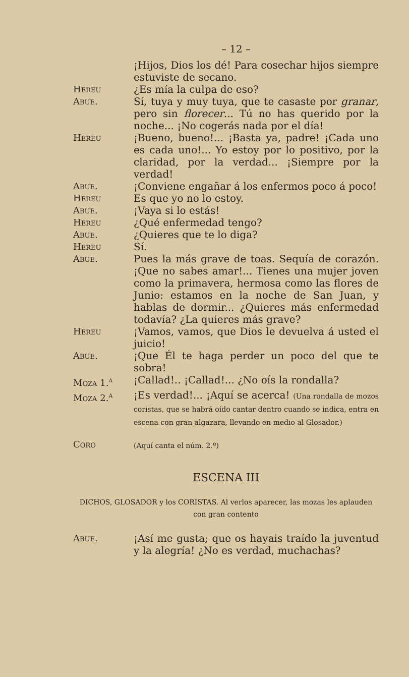– 12 –
¡Hijos, Dios los dé! Para cosechar hijos siempre estuviste de secano.
Hereu ¿Es mía la culpa de eso?
Abue. Sí, tuya y muy tuya, que te casaste por granar, pero sin florecer... Tú no has querido por la noche... ¡No cogerás nada por el día!
Hereu ¡Bueno, bueno!... ¡Basta ya, padre! ¡Cada uno es cada uno!... Yo estoy por lo positivo, por la claridad, por la verdad... ¡Siempre por la verdad!
Abue. ¡Conviene engañar á los enfermos poco á poco!
Hereu Es que yo no lo estoy.
Abue. ¡Vaya si lo estás!
Hereu ¿Qué enfermedad tengo?
Abue. ¿Quieres que te lo diga?
Hereu Sí.
Abue. Pues la más grave de toas. Sequía de corazón. ¡Que no sabes amar!... Tienes una mujer joven como la primavera, hermosa como las flores de Junio: estamos en la noche de San Juan, y hablas de dormir... ¿Quieres más enfermedad todavía? ¿La quieres más grave?
Hereu ¡Vamos, vamos, que Dios le devuelva á usted el juicio!
Abue. ¡Que Él te haga perder un poco del que te sobra!
Moza 1.<sup>a</sup> ¡Callad!.. ¡Callad!... ¿No oís la rondalla?
Moza 2.<sup>a</sup> ¡Es verdad!... ¡Aquí se acerca! (Una rondalla de mozos coristas, que se habrá oído cantar dentro cuando se indica, entra en escena con gran algazara, llevando en medio al Glosador.)
Coro
(Aquí canta el núm. 2.º)
ESCENA III
DICHOS, GLOSADOR y los CORISTAS. Al verlos aparecer, las mozas les aplauden con gran contento
Abue. ¡Así me gusta; que os hayais traído la juventud y la alegría! ¿No es verdad, muchachas?